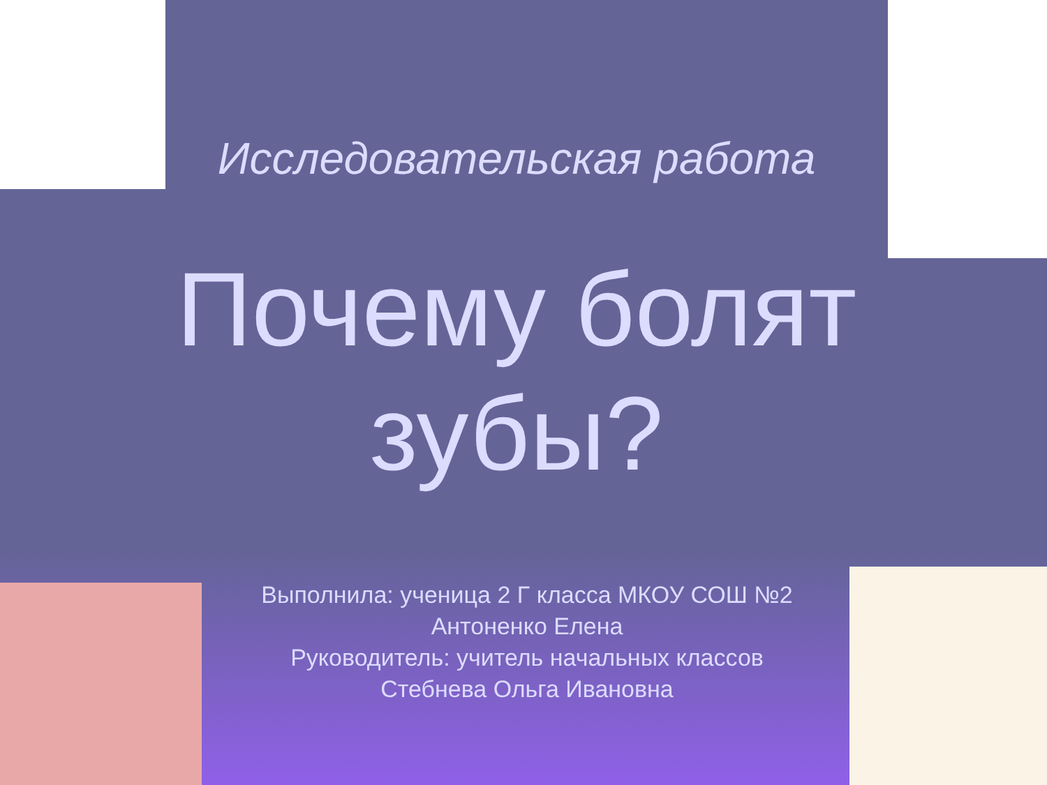Исследовательская работа
Почему болят зубы?
Выполнила: ученица 2 Г класса МКОУ СОШ №2
Антоненко Елена
Руководитель: учитель начальных классов
Стебнева Ольга Ивановна